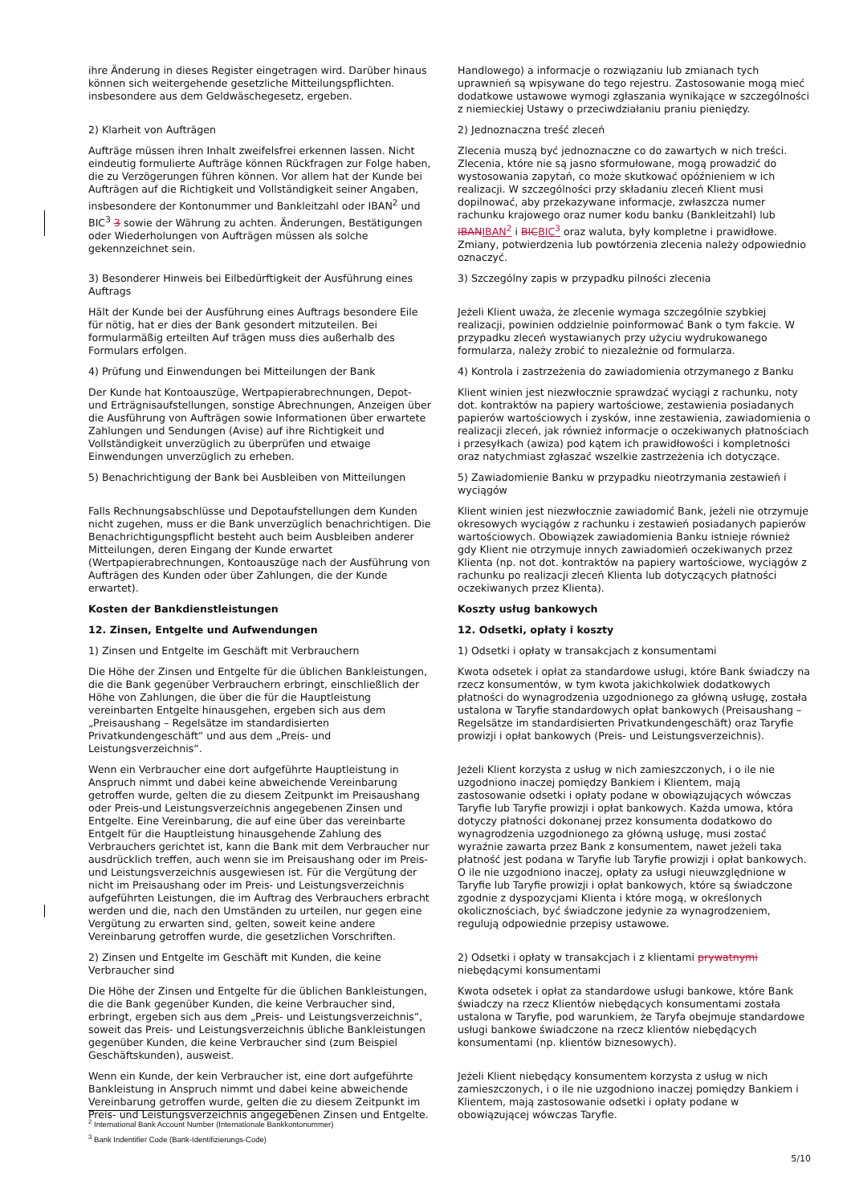| ihre Änderung in dieses Register eingetragen wird. Darüber hinaus können sich weitergehende gesetzliche Mitteilungspflichten. insbesondere aus dem Geldwäschegesetz, ergeben. | Handlowego) a informacje o rozwiązaniu lub zmianach tych uprawnień są wpisywane do tego rejestru. Zastosowanie mogą mieć dodatkowe ustawowe wymogi zgłaszania wynikające w szczególności z niemieckiej Ustawy o przeciwdziałaniu praniu pieniędzy. |
| 2) Klarheit von Aufträgen | 2) Jednoznaczna treść zleceń |
| Aufträge müssen ihren Inhalt zweifelsfrei erkennen lassen. Nicht eindeutig formulierte Aufträge können Rückfragen zur Folge haben, die zu Verzögerungen führen können. Vor allem hat der Kunde bei Aufträgen auf die Richtigkeit und Vollständigkeit seiner Angaben, insbesondere der Kontonummer und Bankleitzahl oder IBAN<sup>2</sup> und BIC<sup>3</sup> 3 sowie der Währung zu achten. Änderungen, Bestätigungen oder Wiederholungen von Aufträgen müssen als solche gekennzeichnet sein. | Zlecenia muszą być jednoznaczne co do zawartych w nich treści. Zlecenia, które nie są jasno sformułowane, mogą prowadzić do wystosowania zapytań, co może skutkować opóźnieniem w ich realizacji. W szczególności przy składaniu zleceń Klient musi dopilnować, aby przekazywane informacje, zwłaszcza numer rachunku krajowego oraz numer kodu banku (Bankleitzahl) lub IBAN IBAN<sup>2</sup> i BIC BIC<sup>3</sup> oraz waluta, były kompletne i prawidłowe. Zmiany, potwierdzenia lub powtórzenia zlecenia należy odpowiednio oznaczyć. |
| 3) Besonderer Hinweis bei Eilbedürftigkeit der Ausführung eines Auftrags | 3) Szczególny zapis w przypadku pilności zlecenia |
| Hält der Kunde bei der Ausführung eines Auftrags besondere Eile für nötig, hat er dies der Bank gesondert mitzuteilen. Bei formularmäßig erteilten Auf trägen muss dies außerhalb des Formulars erfolgen. | Jeżeli Klient uważa, że zlecenie wymaga szczególnie szybkiej realizacji, powinien oddzielnie poinformować Bank o tym fakcie. W przypadku zleceń wystawianych przy użyciu wydrukowanego formularza, należy zrobić to niezależnie od formularza. |
| 4) Prüfung und Einwendungen bei Mitteilungen der Bank | 4) Kontrola i zastrzeżenia do zawiadomienia otrzymanego z Banku |
| Der Kunde hat Kontoauszüge, Wertpapierabrechnungen, Depot- und Erträgnisaufstellungen, sonstige Abrechnungen, Anzeigen über die Ausführung von Aufträgen sowie Informationen über erwartete Zahlungen und Sendungen (Avise) auf ihre Richtigkeit und Vollständigkeit unverzüglich zu überprüfen und etwaige Einwendungen unverzüglich zu erheben. | Klient winien jest niezwłocznie sprawdzać wyciągi z rachunku, noty dot. kontraktów na papiery wartościowe, zestawienia posiadanych papierów wartościowych i zysków, inne zestawienia, zawiadomienia o realizacji zleceń, jak również informacje o oczekiwanych płatnościach i przesyłkach (awiza) pod kątem ich prawidłowości i kompletności oraz natychmiast zgłaszać wszelkie zastrzeżenia ich dotyczące. |
| 5) Benachrichtigung der Bank bei Ausbleiben von Mitteilungen | 5) Zawiadomienie Banku w przypadku nieotrzymania zestawień i wyciągów |
| Falls Rechnungsabschlüsse und Depotaufstellungen dem Kunden nicht zugehen, muss er die Bank unverzüglich benachrichtigen. Die Benachrichtigungspflicht besteht auch beim Ausbleiben anderer Mitteilungen, deren Eingang der Kunde erwartet (Wertpapierabrechnungen, Kontoauszüge nach der Ausführung von Aufträgen des Kunden oder über Zahlungen, die der Kunde erwartet). | Klient winien jest niezwłocznie zawiadomić Bank, jeżeli nie otrzymuje okresowych wyciągów z rachunku i zestawień posiadanych papierów wartościowych. Obowiązek zawiadomienia Banku istnieje również gdy Klient nie otrzymuje innych zawiadomień oczekiwanych przez Klienta (np. not dot. kontraktów na papiery wartościowe, wyciągów z rachunku po realizacji zleceń Klienta lub dotyczących płatności oczekiwanych przez Klienta). |
| Kosten der Bankdienstleistungen | Koszty usług bankowych |
| 12. Zinsen, Entgelte und Aufwendungen | 12. Odsetki, opłaty i koszty |
| 1) Zinsen und Entgelte im Geschäft mit Verbrauchern | 1) Odsetki i opłaty w transakcjach z konsumentami |
| Die Höhe der Zinsen und Entgelte für die üblichen Bankleistungen, die die Bank gegenüber Verbrauchern erbringt, einschließlich der Höhe von Zahlungen, die über die für die Hauptleistung vereinbarten Entgelte hinausgehen, ergeben sich aus dem „Preisaushang – Regelsätze im standardisierten Privatkundengeschäft“ und aus dem „Preis- und Leistungsverzeichnis“. | Kwota odsetek i opłat za standardowe usługi, które Bank świadczy na rzecz konsumentów, w tym kwota jakichkolwiek dodatkowych płatności do wynagrodzenia uzgodnionego za główną usługę, została ustalona w Taryfie standardowych opłat bankowych (Preisaushang – Regelsätze im standardisierten Privatkundengeschäft) oraz Taryfie prowizji i opłat bankowych (Preis- und Leistungsverzeichnis). |
| Wenn ein Verbraucher eine dort aufgeführte Hauptleistung in Anspruch nimmt und dabei keine abweichende Vereinbarung getroffen wurde, gelten die zu diesem Zeitpunkt im Preisaushang oder Preis-und Leistungsverzeichnis angegebenen Zinsen und Entgelte. Eine Vereinbarung, die auf eine über das vereinbarte Entgelt für die Hauptleistung hinausgehende Zahlung des Verbrauchers gerichtet ist, kann die Bank mit dem Verbraucher nur ausdrücklich treffen, auch wenn sie im Preisaushang oder im Preis- und Leistungsverzeichnis ausgewiesen ist. Für die Vergütung der nicht im Preisaushang oder im Preis- und Leistungsverzeichnis aufgeführten Leistungen, die im Auftrag des Verbrauchers erbracht werden und die, nach den Umständen zu urteilen, nur gegen eine Vergütung zu erwarten sind, gelten, soweit keine andere Vereinbarung getroffen wurde, die gesetzlichen Vorschriften. | Jeżeli Klient korzysta z usług w nich zamieszczonych, i o ile nie uzgodniono inaczej pomiędzy Bankiem i Klientem, mają zastosowanie odsetki i opłaty podane w obowiązujących wówczas Taryfie lub Taryfie prowizji i opłat bankowych. Każda umowa, która dotyczy płatności dokonanej przez konsumenta dodatkowo do wynagrodzenia uzgodnionego za główną usługę, musi zostać wyraźnie zawarta przez Bank z konsumentem, nawet jeżeli taka płatność jest podana w Taryfie lub Taryfie prowizji i opłat bankowych. O ile nie uzgodniono inaczej, opłaty za usługi nieuwzględnione w Taryfie lub Taryfie prowizji i opłat bankowych, które są świadczone zgodnie z dyspozycjami Klienta i które mogą, w określonych okolicznościach, być świadczone jedynie za wynagrodzeniem, regulują odpowiednie przepisy ustawowe. |
| 2) Zinsen und Entgelte im Geschäft mit Kunden, die keine Verbraucher sind | 2) Odsetki i opłaty w transakcjach i z klientami prywatnymi niebędącymi konsumentami |
| Die Höhe der Zinsen und Entgelte für die üblichen Bankleistungen, die die Bank gegenüber Kunden, die keine Verbraucher sind, erbringt, ergeben sich aus dem „Preis- und Leistungsverzeichnis“, soweit das Preis- und Leistungsverzeichnis übliche Bankleistungen gegenüber Kunden, die keine Verbraucher sind (zum Beispiel Geschäftskunden), ausweist. | Kwota odsetek i opłat za standardowe usługi bankowe, które Bank świadczy na rzecz Klientów niebędących konsumentami została ustalona w Taryfie, pod warunkiem, że Taryfa obejmuje standardowe usługi bankowe świadczone na rzecz klientów niebędących konsumentami (np. klientów biznesowych). |
| Wenn ein Kunde, der kein Verbraucher ist, eine dort aufgeführte Bankleistung in Anspruch nimmt und dabei keine abweichende Vereinbarung getroffen wurde, gelten die zu diesem Zeitpunkt im Preis- und Leistungsverzeichnis angegebenen Zinsen und Entgelte. | Jeżeli Klient niebędący konsumentem korzysta z usług w nich zamieszczonych, i o ile nie uzgodniono inaczej pomiędzy Bankiem i Klientem, mają zastosowanie odsetki i opłaty podane w obowiązującej wówczas Taryfie. |
<sup>2</sup> International Bank Account Number (Internationale Bankkontonummer)
<sup>3</sup> Bank Indentifier Code (Bank-Identifizierungs-Code)
5/10